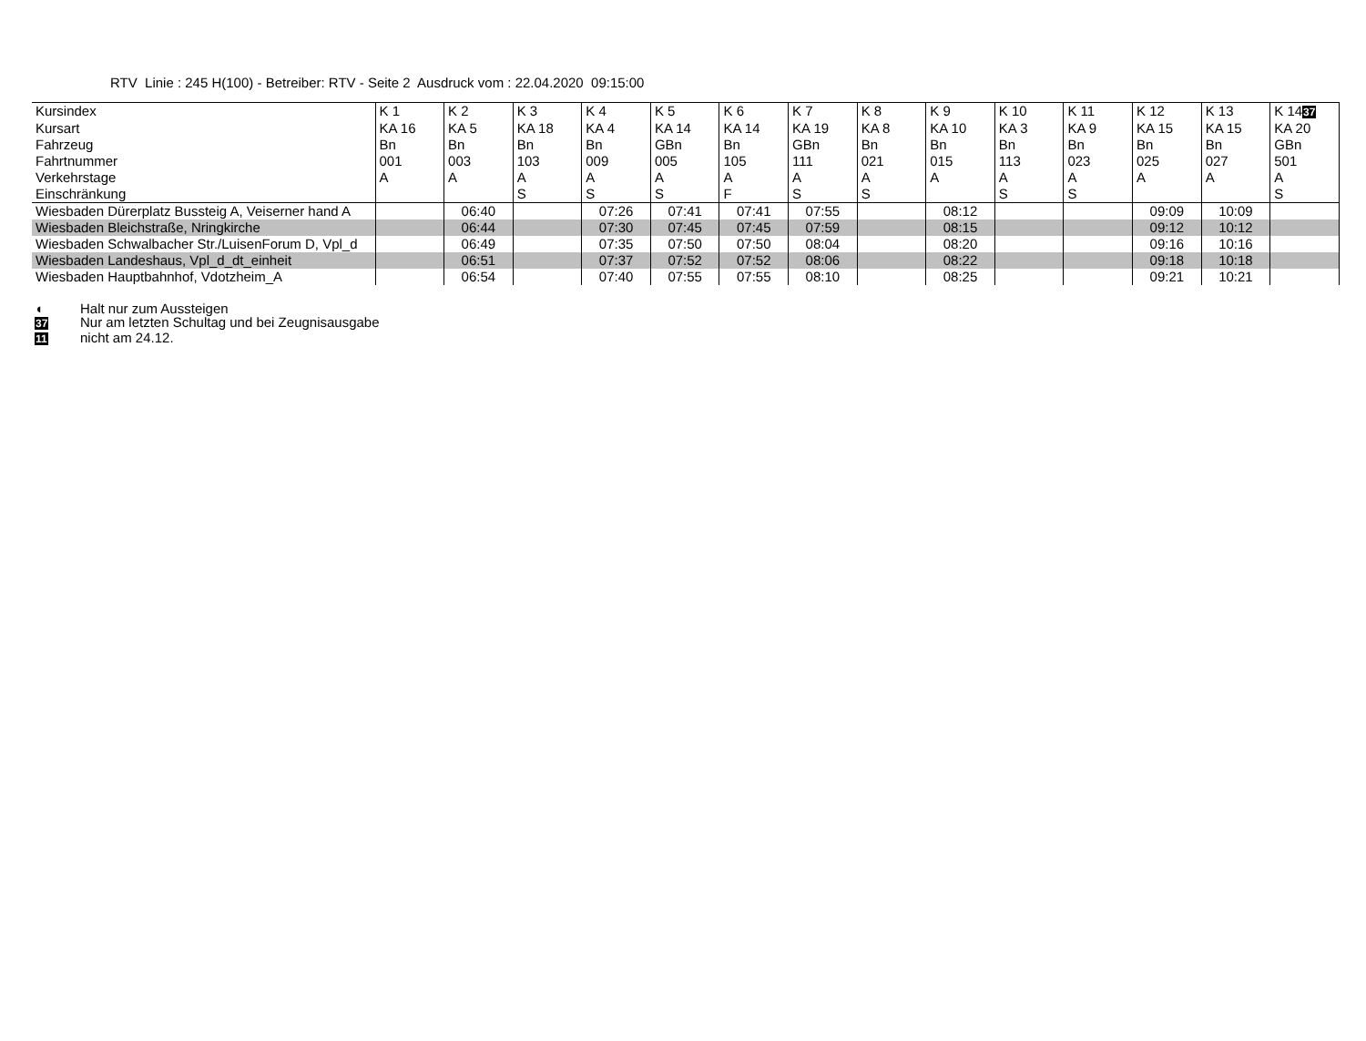RTV Linie : 245 H(100) - Betreiber: RTV - Seite 2 Ausdruck vom : 22.04.2020 09:15:00
| Kursindex | K 1 | K 2 | K 3 | K 4 | K 5 | K 6 | K 7 | K 8 | K 9 | K 10 | K 11 | K 12 | K 13 | K 14 37 |
| Kursart | KA 16 | KA 5 | KA 18 | KA 4 | KA 14 | KA 14 | KA 19 | KA 8 | KA 10 | KA 3 | KA 9 | KA 15 | KA 15 | KA 20 |
| Fahrzeug | Bn | Bn | Bn | Bn | GBn | Bn | GBn | Bn | Bn | Bn | Bn | Bn | Bn | GBn |
| Fahrtnummer | 001 | 003 | 103 | 009 | 005 | 105 | 111 | 021 | 015 | 113 | 023 | 025 | 027 | 501 |
| Verkehrstage | A | A | A | A | A | A | A | A | A | A | A | A | A | A |
| Einschränkung | | | S | S | S | F | S | S | | S | S | | | S |
| Wiesbaden Dürerplatz Bussteig A, Veiserner hand A | | 06:40 | | 07:26 | 07:41 | 07:41 | 07:55 | | 08:12 | | | 09:09 | 10:09 | |
| Wiesbaden Bleichstraße, Nringkirche | | 06:44 | | 07:30 | 07:45 | 07:45 | 07:59 | | 08:15 | | | 09:12 | 10:12 | |
| Wiesbaden Schwalbacher Str./LuisenForum D, Vpl_d | | 06:49 | | 07:35 | 07:50 | 07:50 | 08:04 | | 08:20 | | | 09:16 | 10:16 | |
| Wiesbaden Landeshaus, Vpl_d_dt_einheit | | 06:51 | | 07:37 | 07:52 | 07:52 | 08:06 | | 08:22 | | | 09:18 | 10:18 | |
| Wiesbaden Hauptbahnhof, Vdotzheim_A | | 06:54 | | 07:40 | 07:55 | 07:55 | 08:10 | | 08:25 | | | 09:21 | 10:21 | |
◖ Halt nur zum Aussteigen
37 Nur am letzten Schultag und bei Zeugnisausgabe
11 nicht am 24.12.